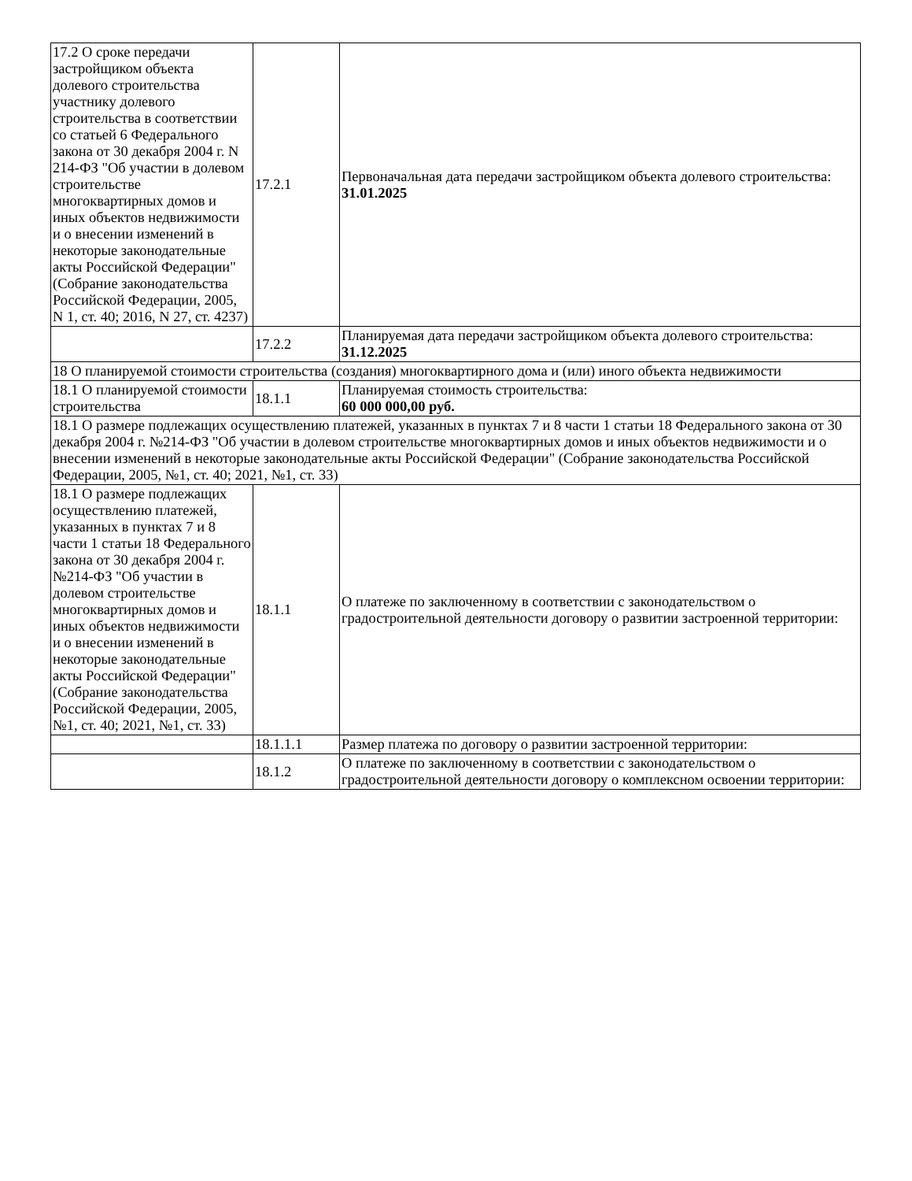| 17.2 О сроке передачи застройщиком объекта долевого строительства участнику долевого строительства в соответствии со статьей 6 Федерального закона от 30 декабря 2004 г. N 214-ФЗ "Об участии в долевом строительстве многоквартирных домов и иных объектов недвижимости и о внесении изменений в некоторые законодательные акты Российской Федерации" (Собрание законодательства Российской Федерации, 2005, N 1, ст. 40; 2016, N 27, ст. 4237) | 17.2.1 | Первоначальная дата передачи застройщиком объекта долевого строительства: 31.01.2025 |
| | 17.2.2 | Планируемая дата передачи застройщиком объекта долевого строительства: 31.12.2025 |
| 18 О планируемой стоимости строительства (создания) многоквартирного дома и (или) иного объекта недвижимости | | |
| 18.1 О планируемой стоимости строительства | 18.1.1 | Планируемая стоимость строительства: 60 000 000,00 руб. |
| 18.1 О размере подлежащих осуществлению платежей, указанных в пунктах 7 и 8 части 1 статьи 18 Федерального закона от 30 декабря 2004 г. №214-ФЗ "Об участии в долевом строительстве многоквартирных домов и иных объектов недвижимости и о внесении изменений в некоторые законодательные акты Российской Федерации" (Собрание законодательства Российской Федерации, 2005, №1, ст. 40; 2021, №1, ст. 33) | | |
| 18.1 О размере подлежащих осуществлению платежей, указанных в пунктах 7 и 8 части 1 статьи 18 Федерального закона от 30 декабря 2004 г. №214-ФЗ "Об участии в долевом строительстве многоквартирных домов и иных объектов недвижимости и о внесении изменений в некоторые законодательные акты Российской Федерации" (Собрание законодательства Российской Федерации, 2005, №1, ст. 40; 2021, №1, ст. 33) | 18.1.1 | О платеже по заключенному в соответствии с законодательством о градостроительной деятельности договору о развитии застроенной территории: |
| | 18.1.1.1 | Размер платежа по договору о развитии застроенной территории: |
| | 18.1.2 | О платеже по заключенному в соответствии с законодательством о градостроительной деятельности договору о комплексном освоении территории: |